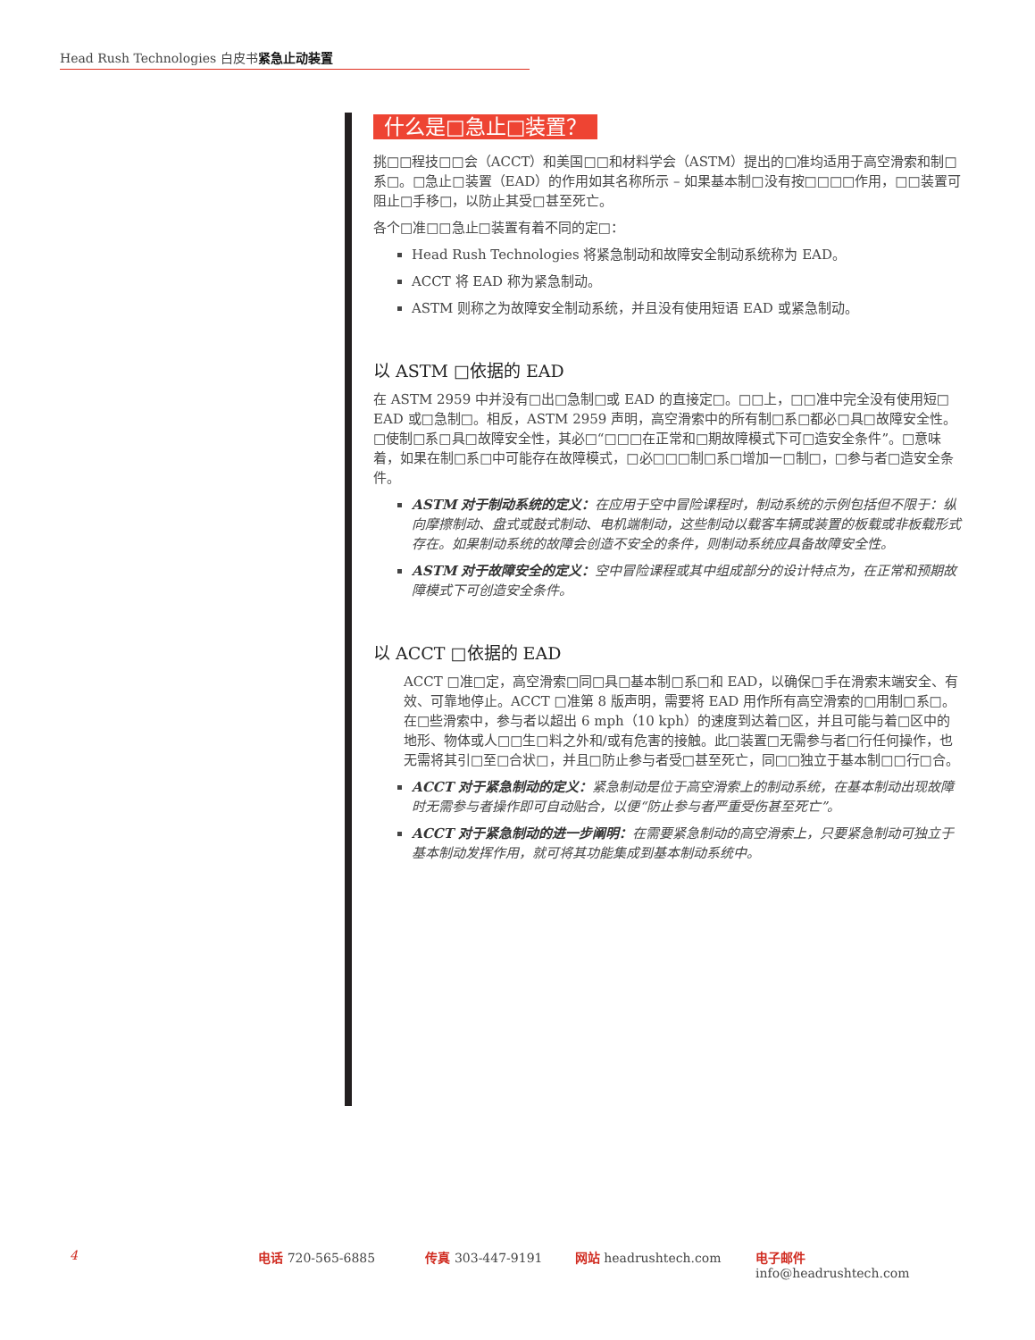Head Rush Technologies 白皮书紧急止动装置
什么是□急止□装置？
挑□□程技□□会（ACCT）和美国□□和材料学会（ASTM）提出的□准均适用于高空滑索和制□系□。□急止□装置（EAD）的作用如其名称所示 – 如果基本制□没有按□□□□作用，□□装置可阻止□手移□，以防止其受□甚至死亡。
各个□准□□急止□装置有着不同的定□：
Head Rush Technologies 将紧急制动和故障安全制动系统称为 EAD。
ACCT 将 EAD 称为紧急制动。
ASTM 则称之为故障安全制动系统，并且没有使用短语 EAD 或紧急制动。
以 ASTM □依据的 EAD
在 ASTM 2959 中并没有□出□急制□或 EAD 的直接定□。□□上，□□准中完全没有使用短□ EAD 或□急制□。相反，ASTM 2959 声明，高空滑索中的所有制□系□都必□具□故障安全性。□使制□系□具□故障安全性，其必□“□□□在正常和□期故障模式下可□造安全条件”。□意味着，如果在制□系□中可能存在故障模式，□必□□□制□系□增加一□制□，□参与者□造安全条件。
ASTM 对于制动系统的定义：在应用于空中冒险课程时，制动系统的示例包括但不限于：纵向摩擦制动、盘式或鼓式制动、电机端制动，这些制动以载客车辆或装置的板载或非板载形式存在。如果制动系统的故障会创造不安全的条件，则制动系统应具备故障安全性。
ASTM 对于故障安全的定义：空中冒险课程或其中组成部分的设计特点为，在正常和预期故障模式下可创造安全条件。
以 ACCT □依据的 EAD
ACCT □准□定，高空滑索□同□具□基本制□系□和 EAD，以确保□手在滑索末端安全、有效、可靠地停止。ACCT □准第 8 版声明，需要将 EAD 用作所有高空滑索的□用制□系□。在□些滑索中，参与者以超出 6 mph（10 kph）的速度到达着□区，并且可能与着□区中的地形、物体或人□□生□料之外和/或有危害的接触。此□装置□无需参与者□行任何操作，也无需将其引□至□合状□，并且□防止参与者受□甚至死亡，同□□独立于基本制□□行□合。
ACCT 对于紧急制动的定义：紧急制动是位于高空滑索上的制动系统，在基本制动出现故障时无需参与者操作即可自动贴合，以便“防止参与者严重受伤甚至死亡”。
ACCT 对于紧急制动的进一步阐明：在需要紧急制动的高空滑索上，只要紧急制动可独立于基本制动发挥作用，就可将其功能集成到基本制动系统中。
4 电话 720-565-6885 传真 303-447-9191 网站 headrushtech.com 电子邮件 info@headrushtech.com